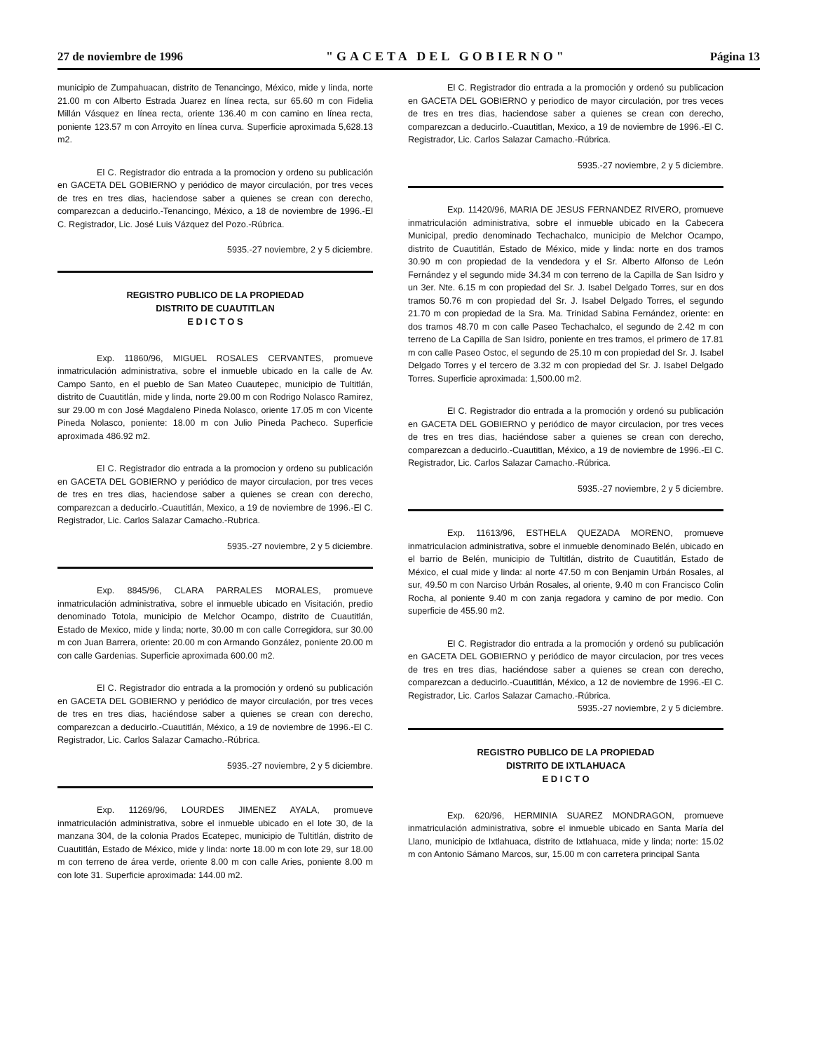27 de noviembre de 1996 "GACETA DEL GOBIERNO" Página 13
municipio de Zumpahuacan, distrito de Tenancingo, México, mide y linda, norte 21.00 m con Alberto Estrada Juarez en línea recta, sur 65.60 m con Fidelia Millán Vásquez en línea recta, oriente 136.40 m con camino en línea recta, poniente 123.57 m con Arroyito en línea curva. Superficie aproximada 5,628.13 m2.
El C. Registrador dio entrada a la promocion y ordeno su publicación en GACETA DEL GOBIERNO y periódico de mayor circulación, por tres veces de tres en tres dias, haciendose saber a quienes se crean con derecho, comparezcan a deducirlo.-Tenancingo, México, a 18 de noviembre de 1996.-El C. Registrador, Lic. José Luis Vázquez del Pozo.-Rúbrica.
5935.-27 noviembre, 2 y 5 diciembre.
REGISTRO PUBLICO DE LA PROPIEDAD
DISTRITO DE CUAUTITLAN
E D I C T O S
Exp. 11860/96, MIGUEL ROSALES CERVANTES, promueve inmatriculación administrativa, sobre el inmueble ubicado en la calle de Av. Campo Santo, en el pueblo de San Mateo Cuautepec, municipio de Tultitlán, distrito de Cuautitlán, mide y linda, norte 29.00 m con Rodrigo Nolasco Ramirez, sur 29.00 m con José Magdaleno Pineda Nolasco, oriente 17.05 m con Vicente Pineda Nolasco, poniente: 18.00 m con Julio Pineda Pacheco. Superficie aproximada 486.92 m2.
El C. Registrador dio entrada a la promocion y ordeno su publicación en GACETA DEL GOBIERNO y periódico de mayor circulacion, por tres veces de tres en tres dias, haciendose saber a quienes se crean con derecho, comparezcan a deducirlo.-Cuautitlán, Mexico, a 19 de noviembre de 1996.-El C. Registrador, Lic. Carlos Salazar Camacho.-Rubrica.
5935.-27 noviembre, 2 y 5 diciembre.
Exp. 8845/96, CLARA PARRALES MORALES, promueve inmatriculación administrativa, sobre el inmueble ubicado en Visitación, predio denominado Totola, municipio de Melchor Ocampo, distrito de Cuautitlán, Estado de Mexico, mide y linda; norte, 30.00 m con calle Corregidora, sur 30.00 m con Juan Barrera, oriente: 20.00 m con Armando González, poniente 20.00 m con calle Gardenias. Superficie aproximada 600.00 m2.
El C. Registrador dio entrada a la promoción y ordenó su publicación en GACETA DEL GOBIERNO y periódico de mayor circulación, por tres veces de tres en tres dias, haciéndose saber a quienes se crean con derecho, comparezcan a deducirlo.-Cuautitlán, México, a 19 de noviembre de 1996.-El C. Registrador, Lic. Carlos Salazar Camacho.-Rúbrica.
5935.-27 noviembre, 2 y 5 diciembre.
Exp. 11269/96, LOURDES JIMENEZ AYALA, promueve inmatriculación administrativa, sobre el inmueble ubicado en el lote 30, de la manzana 304, de la colonia Prados Ecatepec, municipio de Tultitlán, distrito de Cuautitlán, Estado de México, mide y linda: norte 18.00 m con lote 29, sur 18.00 m con terreno de área verde, oriente 8.00 m con calle Aries, poniente 8.00 m con lote 31. Superficie aproximada: 144.00 m2.
El C. Registrador dio entrada a la promoción y ordenó su publicacion en GACETA DEL GOBIERNO y periodico de mayor circulación, por tres veces de tres en tres dias, haciendose saber a quienes se crean con derecho, comparezcan a deducirlo.-Cuautitlan, Mexico, a 19 de noviembre de 1996.-El C. Registrador, Lic. Carlos Salazar Camacho.-Rúbrica.
5935.-27 noviembre, 2 y 5 diciembre.
Exp. 11420/96, MARIA DE JESUS FERNANDEZ RIVERO, promueve inmatriculación administrativa, sobre el inmueble ubicado en la Cabecera Municipal, predio denominado Techachalco, municipio de Melchor Ocampo, distrito de Cuautitlán, Estado de México, mide y linda: norte en dos tramos 30.90 m con propiedad de la vendedora y el Sr. Alberto Alfonso de León Fernández y el segundo mide 34.34 m con terreno de la Capilla de San Isidro y un 3er. Nte. 6.15 m con propiedad del Sr. J. Isabel Delgado Torres, sur en dos tramos 50.76 m con propiedad del Sr. J. Isabel Delgado Torres, el segundo 21.70 m con propiedad de la Sra. Ma. Trinidad Sabina Fernández, oriente: en dos tramos 48.70 m con calle Paseo Techachalco, el segundo de 2.42 m con terreno de La Capilla de San Isidro, poniente en tres tramos, el primero de 17.81 m con calle Paseo Ostoc, el segundo de 25.10 m con propiedad del Sr. J. Isabel Delgado Torres y el tercero de 3.32 m con propiedad del Sr. J. Isabel Delgado Torres. Superficie aproximada: 1,500.00 m2.
El C. Registrador dio entrada a la promoción y ordenó su publicación en GACETA DEL GOBIERNO y periódico de mayor circulacion, por tres veces de tres en tres dias, haciéndose saber a quienes se crean con derecho, comparezcan a deducirlo.-Cuautitlan, México, a 19 de noviembre de 1996.-El C. Registrador, Lic. Carlos Salazar Camacho.-Rúbrica.
5935.-27 noviembre, 2 y 5 diciembre.
Exp. 11613/96, ESTHELA QUEZADA MORENO, promueve inmatriculacion administrativa, sobre el inmueble denominado Belén, ubicado en el barrio de Belén, municipio de Tultitlán, distrito de Cuautitlán, Estado de México, el cual mide y linda: al norte 47.50 m con Benjamin Urbán Rosales, al sur, 49.50 m con Narciso Urbán Rosales, al oriente, 9.40 m con Francisco Colin Rocha, al poniente 9.40 m con zanja regadora y camino de por medio. Con superficie de 455.90 m2.
El C. Registrador dio entrada a la promoción y ordenó su publicación en GACETA DEL GOBIERNO y periódico de mayor circulacion, por tres veces de tres en tres dias, haciéndose saber a quienes se crean con derecho, comparezcan a deducirlo.-Cuautitlán, México, a 12 de noviembre de 1996.-El C. Registrador, Lic. Carlos Salazar Camacho.-Rúbrica.
5935.-27 noviembre, 2 y 5 diciembre.
REGISTRO PUBLICO DE LA PROPIEDAD
DISTRITO DE IXTLAHUACA
E D I C T O
Exp. 620/96, HERMINIA SUAREZ MONDRAGON, promueve inmatriculación administrativa, sobre el inmueble ubicado en Santa María del Llano, municipio de Ixtlahuaca, distrito de Ixtlahuaca, mide y linda; norte: 15.02 m con Antonio Sámano Marcos, sur, 15.00 m con carretera principal Santa